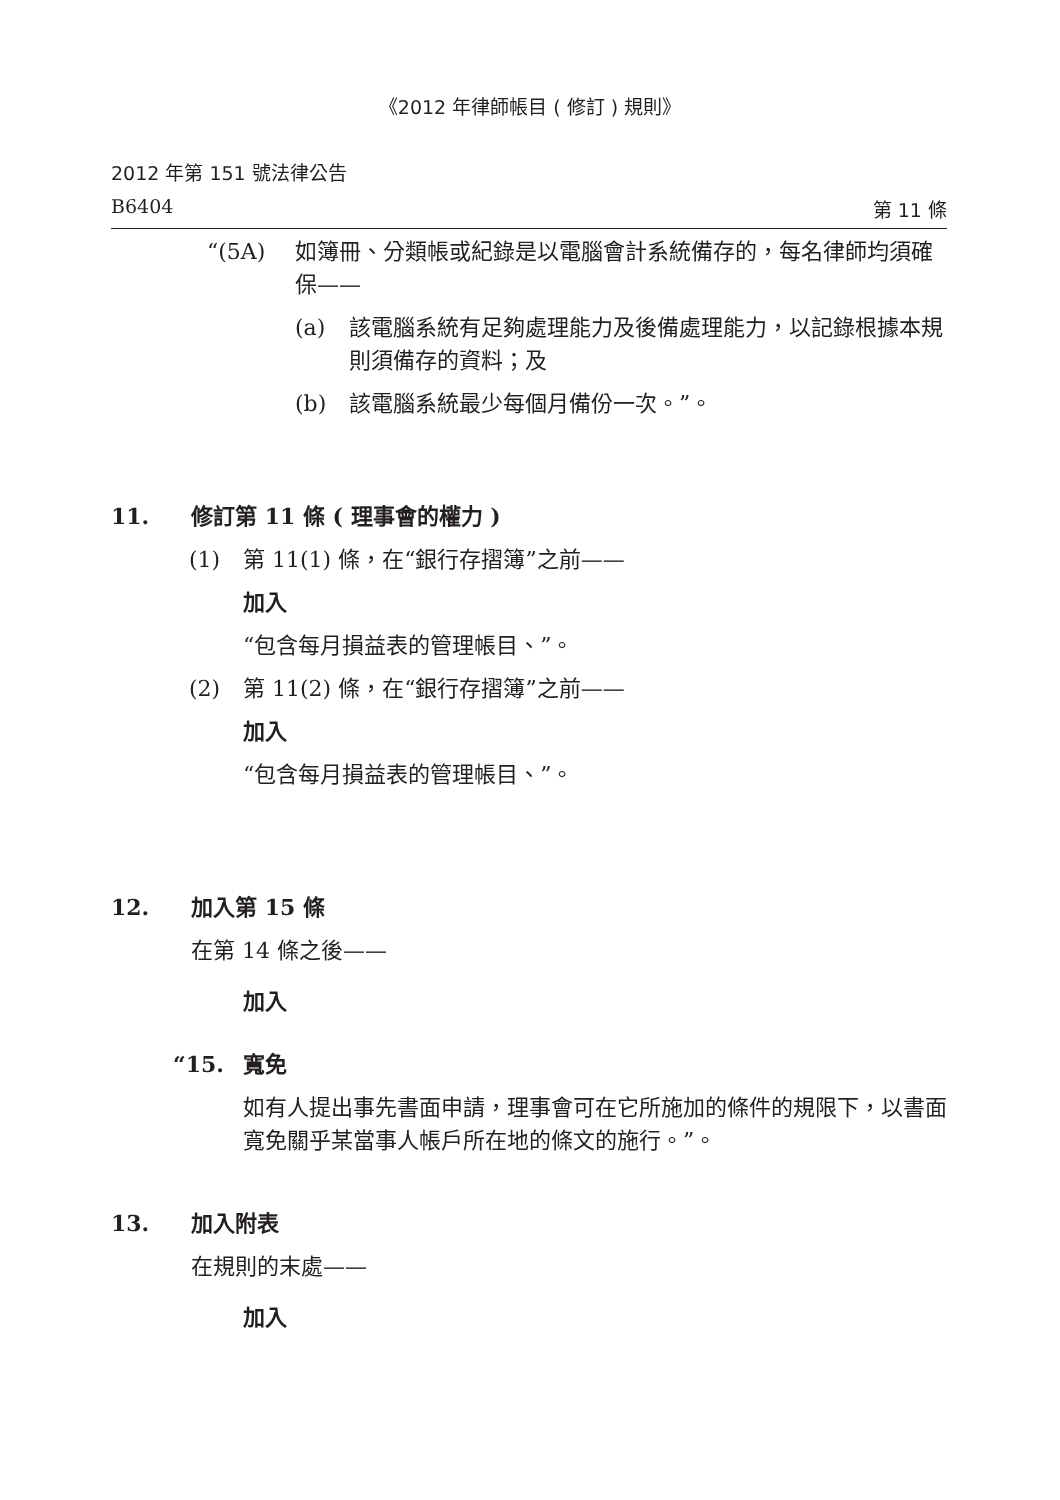《2012 年律師帳目 ( 修訂 ) 規則》
2012 年第 151 號法律公告
B6404 第 11 條
“(5A) 如簿冊、分類帳或紀錄是以電腦會計系統備存的，每名律師均須確保——
(a) 該電腦系統有足夠處理能力及後備處理能力，以記錄根據本規則須備存的資料；及
(b) 該電腦系統最少每個月備份一次。”。
11. 修訂第 11 條 ( 理事會的權力 )
(1) 第 11(1) 條，在“銀行存摺簿”之前——
加入
“包含每月損益表的管理帳目、”。
(2) 第 11(2) 條，在“銀行存摺簿”之前——
加入
“包含每月損益表的管理帳目、”。
12. 加入第 15 條
在第 14 條之後——
加入
“15. 寬免
如有人提出事先書面申請，理事會可在它所施加的條件的規限下，以書面寬免關乎某當事人帳戶所在地的條文的施行。”。
13. 加入附表
在規則的末處——
加入